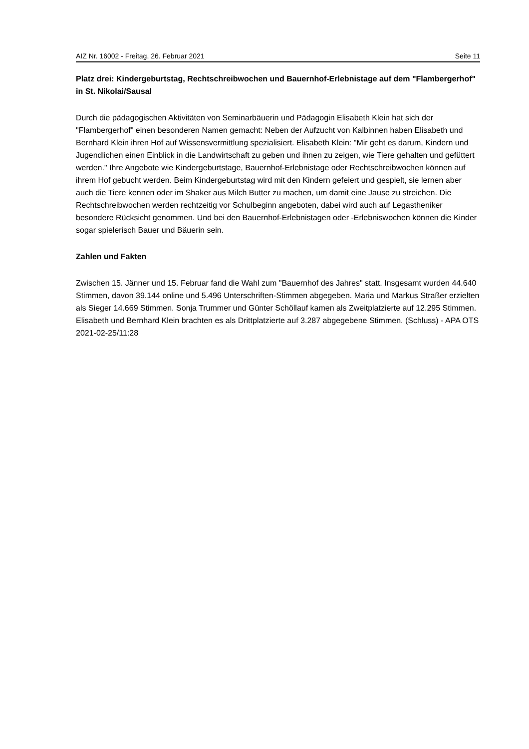AIZ Nr. 16002 - Freitag, 26. Februar 2021 Seite 11
Platz drei: Kindergeburtstag, Rechtschreibwochen und Bauernhof-Erlebnistage auf dem "Flambergerhof" in St. Nikolai/Sausal
Durch die pädagogischen Aktivitäten von Seminarbäuerin und Pädagogin Elisabeth Klein hat sich der "Flambergerhof" einen besonderen Namen gemacht: Neben der Aufzucht von Kalbinnen haben Elisabeth und Bernhard Klein ihren Hof auf Wissensvermittlung spezialisiert. Elisabeth Klein: "Mir geht es darum, Kindern und Jugendlichen einen Einblick in die Landwirtschaft zu geben und ihnen zu zeigen, wie Tiere gehalten und gefüttert werden." Ihre Angebote wie Kindergeburtstage, Bauernhof-Erlebnistage oder Rechtschreibwochen können auf ihrem Hof gebucht werden. Beim Kindergeburtstag wird mit den Kindern gefeiert und gespielt, sie lernen aber auch die Tiere kennen oder im Shaker aus Milch Butter zu machen, um damit eine Jause zu streichen. Die Rechtschreibwochen werden rechtzeitig vor Schulbeginn angeboten, dabei wird auch auf Legastheniker besondere Rücksicht genommen. Und bei den Bauernhof-Erlebnistagen oder -Erlebniswochen können die Kinder sogar spielerisch Bauer und Bäuerin sein.
Zahlen und Fakten
Zwischen 15. Jänner und 15. Februar fand die Wahl zum "Bauernhof des Jahres" statt. Insgesamt wurden 44.640 Stimmen, davon 39.144 online und 5.496 Unterschriften-Stimmen abgegeben. Maria und Markus Straßer erzielten als Sieger 14.669 Stimmen. Sonja Trummer und Günter Schöllauf kamen als Zweitplatzierte auf 12.295 Stimmen. Elisabeth und Bernhard Klein brachten es als Drittplatzierte auf 3.287 abgegebene Stimmen. (Schluss) - APA OTS 2021-02-25/11:28